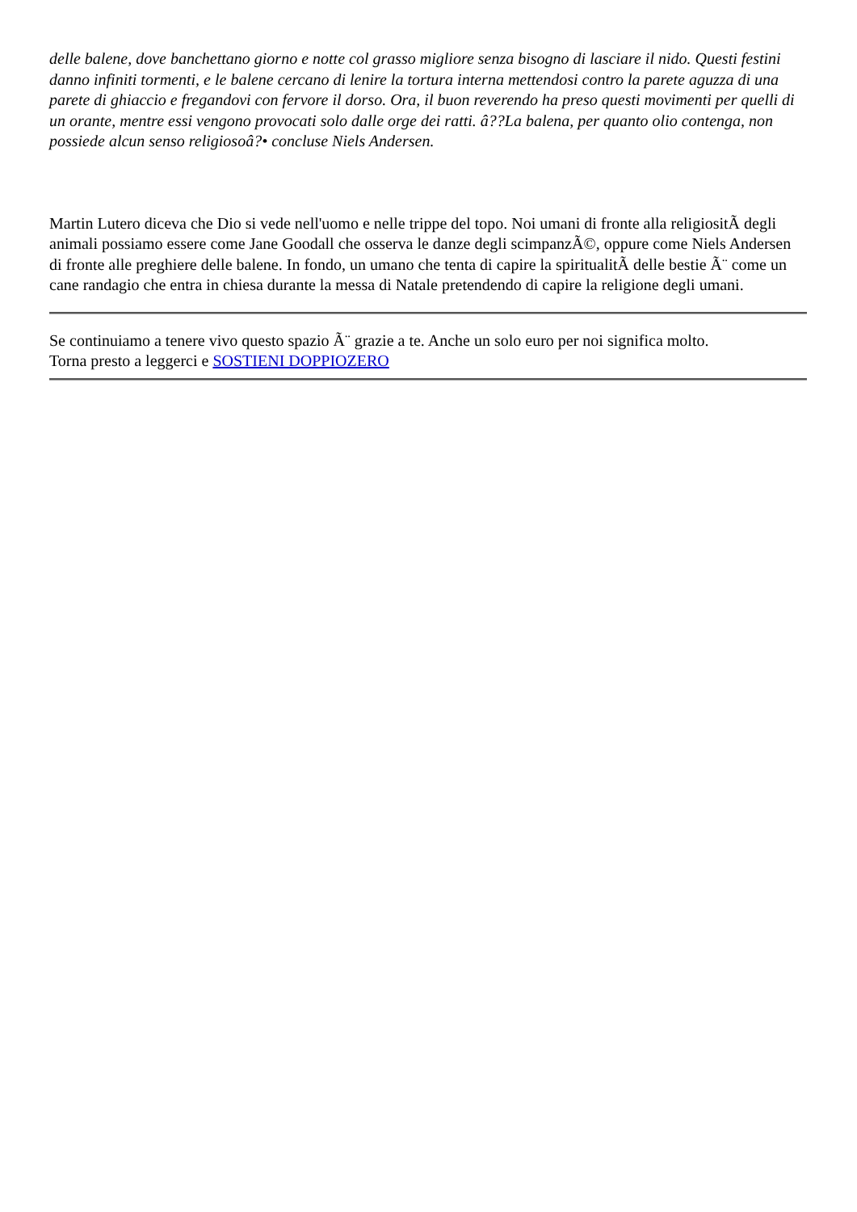delle balene, dove banchettano giorno e notte col grasso migliore senza bisogno di lasciare il nido. Questi festini danno infiniti tormenti, e le balene cercano di lenire la tortura interna mettendosi contro la parete aguzza di una parete di ghiaccio e fregandovi con fervore il dorso. Ora, il buon reverendo ha preso questi movimenti per quelli di un orante, mentre essi vengono provocati solo dalle orge dei ratti. â??La balena, per quanto olio contenga, non possiede alcun senso religiosoâ?• concluse Niels Andersen.
Martin Lutero diceva che Dio si vede nell'uomo e nelle trippe del topo. Noi umani di fronte alla religiositÃ degli animali possiamo essere come Jane Goodall che osserva le danze degli scimpanzÃ©, oppure come Niels Andersen di fronte alle preghiere delle balene. In fondo, un umano che tenta di capire la spiritualitÃ delle bestie Ã¨ come un cane randagio che entra in chiesa durante la messa di Natale pretendendo di capire la religione degli umani.
Se continuiamo a tenere vivo questo spazio Ã¨ grazie a te. Anche un solo euro per noi significa molto.
Torna presto a leggerci e SOSTIENI DOPPIOZERO